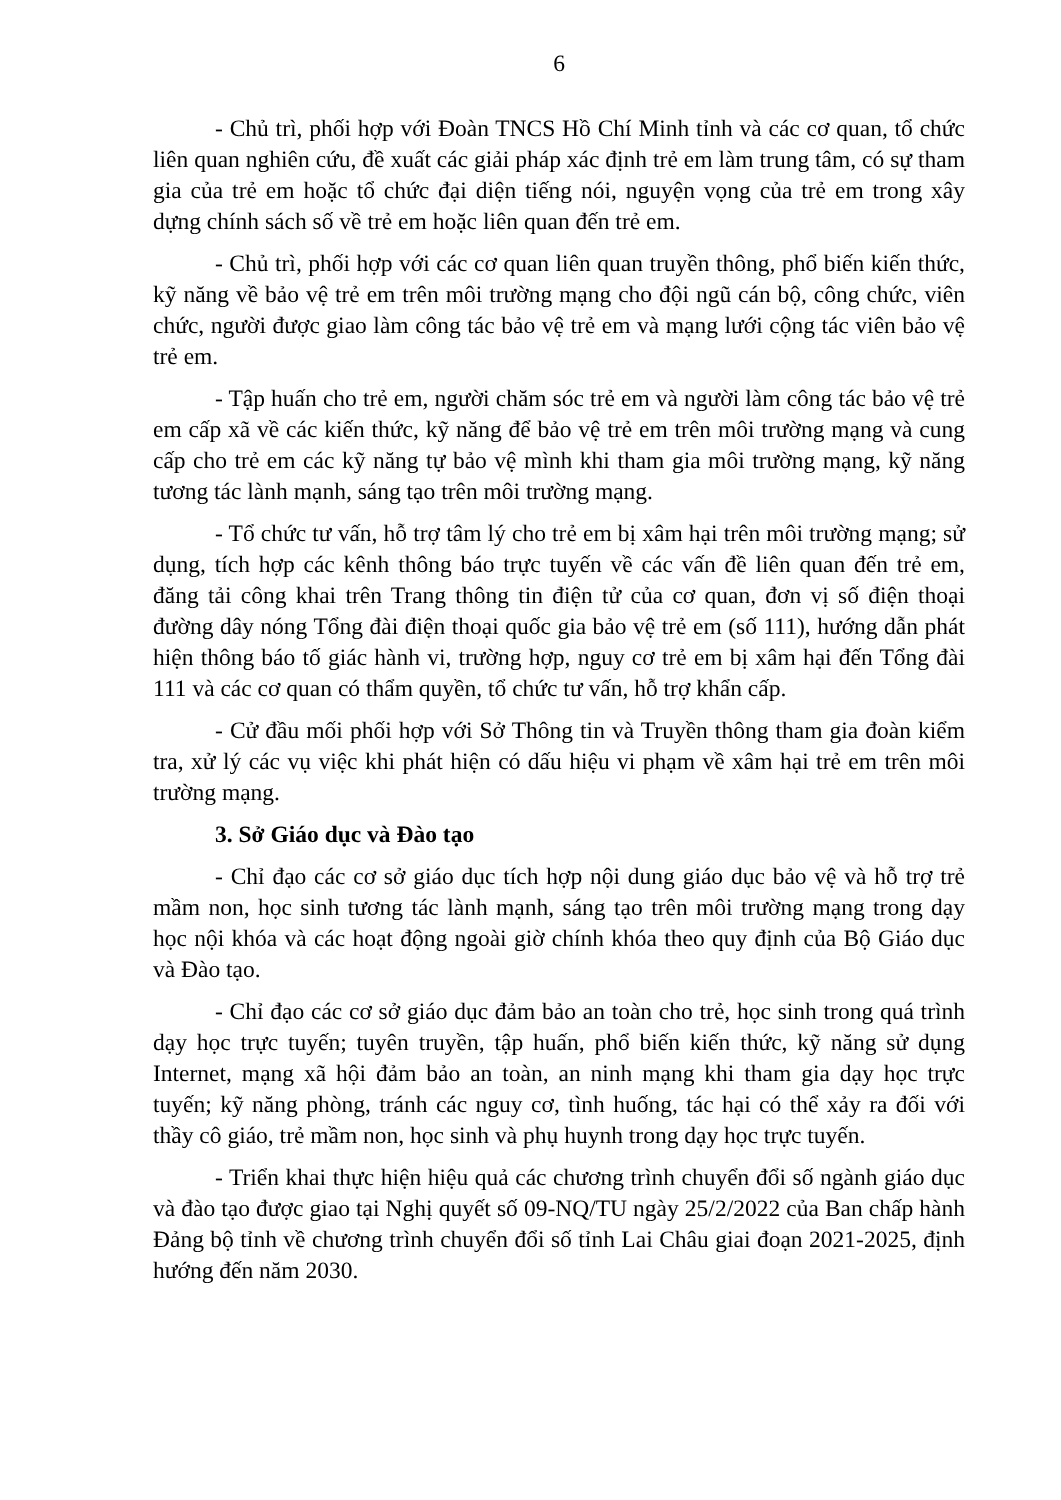6
- Chủ trì, phối hợp với Đoàn TNCS Hồ Chí Minh tỉnh và các cơ quan, tổ chức liên quan nghiên cứu, đề xuất các giải pháp xác định trẻ em làm trung tâm, có sự tham gia của trẻ em hoặc tổ chức đại diện tiếng nói, nguyện vọng của trẻ em trong xây dựng chính sách số về trẻ em hoặc liên quan đến trẻ em.
- Chủ trì, phối hợp với các cơ quan liên quan truyền thông, phổ biến kiến thức, kỹ năng về bảo vệ trẻ em trên môi trường mạng cho đội ngũ cán bộ, công chức, viên chức, người được giao làm công tác bảo vệ trẻ em và mạng lưới cộng tác viên bảo vệ trẻ em.
- Tập huấn cho trẻ em, người chăm sóc trẻ em và người làm công tác bảo vệ trẻ em cấp xã về các kiến thức, kỹ năng để bảo vệ trẻ em trên môi trường mạng và cung cấp cho trẻ em các kỹ năng tự bảo vệ mình khi tham gia môi trường mạng, kỹ năng tương tác lành mạnh, sáng tạo trên môi trường mạng.
- Tổ chức tư vấn, hỗ trợ tâm lý cho trẻ em bị xâm hại trên môi trường mạng; sử dụng, tích hợp các kênh thông báo trực tuyến về các vấn đề liên quan đến trẻ em, đăng tải công khai trên Trang thông tin điện tử của cơ quan, đơn vị số điện thoại đường dây nóng Tổng đài điện thoại quốc gia bảo vệ trẻ em (số 111), hướng dẫn phát hiện thông báo tố giác hành vi, trường hợp, nguy cơ trẻ em bị xâm hại đến Tổng đài 111 và các cơ quan có thẩm quyền, tổ chức tư vấn, hỗ trợ khẩn cấp.
- Cử đầu mối phối hợp với Sở Thông tin và Truyền thông tham gia đoàn kiểm tra, xử lý các vụ việc khi phát hiện có dấu hiệu vi phạm về xâm hại trẻ em trên môi trường mạng.
3. Sở Giáo dục và Đào tạo
- Chỉ đạo các cơ sở giáo dục tích hợp nội dung giáo dục bảo vệ và hỗ trợ trẻ mầm non, học sinh tương tác lành mạnh, sáng tạo trên môi trường mạng trong dạy học nội khóa và các hoạt động ngoài giờ chính khóa theo quy định của Bộ Giáo dục và Đào tạo.
- Chỉ đạo các cơ sở giáo dục đảm bảo an toàn cho trẻ, học sinh trong quá trình dạy học trực tuyến; tuyên truyền, tập huấn, phổ biến kiến thức, kỹ năng sử dụng Internet, mạng xã hội đảm bảo an toàn, an ninh mạng khi tham gia dạy học trực tuyến; kỹ năng phòng, tránh các nguy cơ, tình huống, tác hại có thể xảy ra đối với thầy cô giáo, trẻ mầm non, học sinh và phụ huynh trong dạy học trực tuyến.
- Triển khai thực hiện hiệu quả các chương trình chuyển đổi số ngành giáo dục và đào tạo được giao tại Nghị quyết số 09-NQ/TU ngày 25/2/2022 của Ban chấp hành Đảng bộ tỉnh về chương trình chuyển đổi số tỉnh Lai Châu giai đoạn 2021-2025, định hướng đến năm 2030.